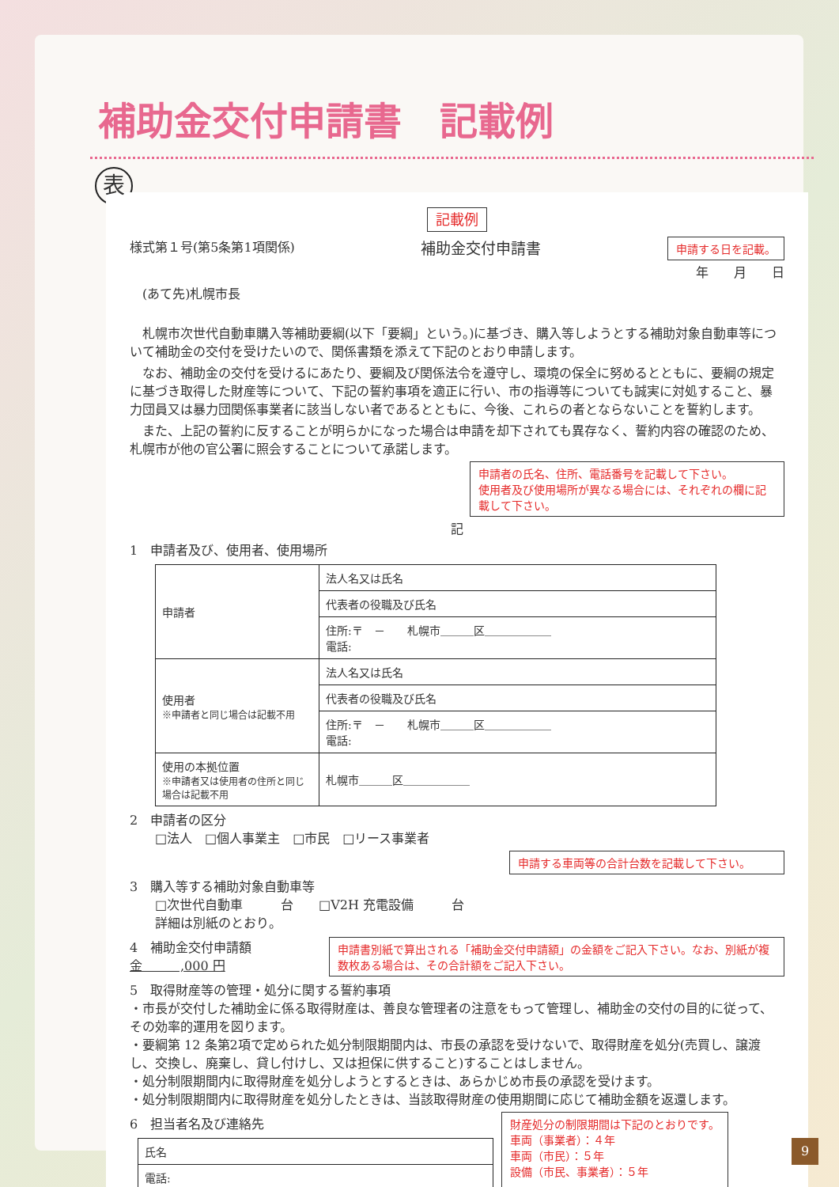補助金交付申請書　記載例
表
記載例
様式第１号(第5条第1項関係) 補助金交付申請書 申請する日を記載。
年　　月　　日
　(あて先)札幌市長
　札幌市次世代自動車購入等補助要綱(以下「要綱」という。)に基づき、購入等しようとする補助対象自動車等について補助金の交付を受けたいので、関係書類を添えて下記のとおり申請します。
　なお、補助金の交付を受けるにあたり、要綱及び関係法令を遵守し、環境の保全に努めるとともに、要綱の規定に基づき取得した財産等について、下記の誓約事項を適正に行い、市の指導等についても誠実に対処すること、暴力団員又は暴力団関係事業者に該当しない者であるとともに、今後、これらの者とならないことを誓約します。
　また、上記の誓約に反することが明らかになった場合は申請を却下されても異存なく、誓約内容の確認のため、札幌市が他の官公署に照会することについて承諾します。
申請者の氏名、住所、電話番号を記載して下さい。
使用者及び使用場所が異なる場合には、それぞれの欄に記載して下さい。
記
1　申請者及び、使用者、使用場所
| 申請者 | 法人名又は氏名 |
| | 代表者の役職及び氏名 |
| | 住所:〒 － 札幌市＿＿＿区＿＿＿＿＿＿ 電話: |
| 使用者 ※申請者と同じ場合は記載不用 | 法人名又は氏名 |
| | 代表者の役職及び氏名 |
| | 住所:〒 － 札幌市＿＿＿区＿＿＿＿＿＿ 電話: |
| 使用の本拠位置 ※申請者又は使用者の住所と同じ場合は記載不用 | 札幌市＿＿＿区＿＿＿＿＿＿ |
2　申請者の区分
　　□法人　□個人事業主　□市民　□リース事業者
申請する車両等の合計台数を記載して下さい。
3　購入等する補助対象自動車等
　　□次世代自動車　　　台　　□V2H 充電設備　　　台
　　詳細は別紙のとおり。
4　補助金交付申請額　金　　　,000 円
申請書別紙で算出される「補助金交付申請額」の金額をご記入下さい。なお、別紙が複数枚ある場合は、その合計額をご記入下さい。
5　取得財産等の管理・処分に関する誓約事項
・市長が交付した補助金に係る取得財産は、善良な管理者の注意をもって管理し、補助金の交付の目的に従って、その効率的運用を図ります。
・要綱第 12 条第2項で定められた処分制限期間内は、市長の承認を受けないで、取得財産を処分(売買し、譲渡し、交換し、廃棄し、貸し付けし、又は担保に供すること)することはしません。
・処分制限期間内に取得財産を処分しようとするときは、あらかじめ市長の承認を受けます。
・処分制限期間内に取得財産を処分したときは、当該取得財産の使用期間に応じて補助金額を返還します。
6　担当者名及び連絡先
| 氏名 |
| 電話: |
財産処分の制限期間は下記のとおりです。
車両（事業者）：４年
車両（市民）：５年
設備（市民、事業者）：５年
9